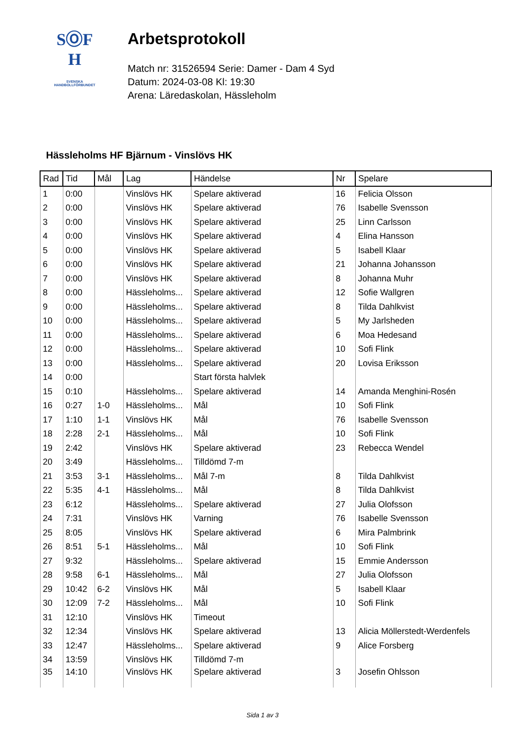SⓄF
H
SVENSKA
HANDBOLLFÖRBUNDET
Arbetsprotokoll
Match nr: 31526594 Serie: Damer - Dam 4 Syd
Datum: 2024-03-08 Kl: 19:30
Arena: Läredaskolan, Hässleholm
Hässleholms HF Bjärnum - Vinslövs HK
| Rad | Tid | Mål | Lag | Händelse | Nr | Spelare |
| --- | --- | --- | --- | --- | --- | --- |
| 1 | 0:00 | | Vinslövs HK | Spelare aktiverad | 16 | Felicia Olsson |
| 2 | 0:00 | | Vinslövs HK | Spelare aktiverad | 76 | Isabelle Svensson |
| 3 | 0:00 | | Vinslövs HK | Spelare aktiverad | 25 | Linn Carlsson |
| 4 | 0:00 | | Vinslövs HK | Spelare aktiverad | 4 | Elina Hansson |
| 5 | 0:00 | | Vinslövs HK | Spelare aktiverad | 5 | Isabell Klaar |
| 6 | 0:00 | | Vinslövs HK | Spelare aktiverad | 21 | Johanna Johansson |
| 7 | 0:00 | | Vinslövs HK | Spelare aktiverad | 8 | Johanna Muhr |
| 8 | 0:00 | | Hässleholms... | Spelare aktiverad | 12 | Sofie Wallgren |
| 9 | 0:00 | | Hässleholms... | Spelare aktiverad | 8 | Tilda Dahlkvist |
| 10 | 0:00 | | Hässleholms... | Spelare aktiverad | 5 | My Jarlsheden |
| 11 | 0:00 | | Hässleholms... | Spelare aktiverad | 6 | Moa Hedesand |
| 12 | 0:00 | | Hässleholms... | Spelare aktiverad | 10 | Sofi Flink |
| 13 | 0:00 | | Hässleholms... | Spelare aktiverad | 20 | Lovisa Eriksson |
| 14 | 0:00 | | | Start första halvlek | | |
| 15 | 0:10 | | Hässleholms... | Spelare aktiverad | 14 | Amanda Menghini-Rosén |
| 16 | 0:27 | 1-0 | Hässleholms... | Mål | 10 | Sofi Flink |
| 17 | 1:10 | 1-1 | Vinslövs HK | Mål | 76 | Isabelle Svensson |
| 18 | 2:28 | 2-1 | Hässleholms... | Mål | 10 | Sofi Flink |
| 19 | 2:42 | | Vinslövs HK | Spelare aktiverad | 23 | Rebecca Wendel |
| 20 | 3:49 | | Hässleholms... | Tilldömd 7-m | | |
| 21 | 3:53 | 3-1 | Hässleholms... | Mål 7-m | 8 | Tilda Dahlkvist |
| 22 | 5:35 | 4-1 | Hässleholms... | Mål | 8 | Tilda Dahlkvist |
| 23 | 6:12 | | Hässleholms... | Spelare aktiverad | 27 | Julia Olofsson |
| 24 | 7:31 | | Vinslövs HK | Varning | 76 | Isabelle Svensson |
| 25 | 8:05 | | Vinslövs HK | Spelare aktiverad | 6 | Mira Palmbrink |
| 26 | 8:51 | 5-1 | Hässleholms... | Mål | 10 | Sofi Flink |
| 27 | 9:32 | | Hässleholms... | Spelare aktiverad | 15 | Emmie Andersson |
| 28 | 9:58 | 6-1 | Hässleholms... | Mål | 27 | Julia Olofsson |
| 29 | 10:42 | 6-2 | Vinslövs HK | Mål | 5 | Isabell Klaar |
| 30 | 12:09 | 7-2 | Hässleholms... | Mål | 10 | Sofi Flink |
| 31 | 12:10 | | Vinslövs HK | Timeout | | |
| 32 | 12:34 | | Vinslövs HK | Spelare aktiverad | 13 | Alicia Möllerstedt-Werdenfels |
| 33 | 12:47 | | Hässleholms... | Spelare aktiverad | 9 | Alice Forsberg |
| 34 | 13:59 | | Vinslövs HK | Tilldömd 7-m | | |
| 35 | 14:10 | | Vinslövs HK | Spelare aktiverad | 3 | Josefin Ohlsson |
Sida 1 av 3